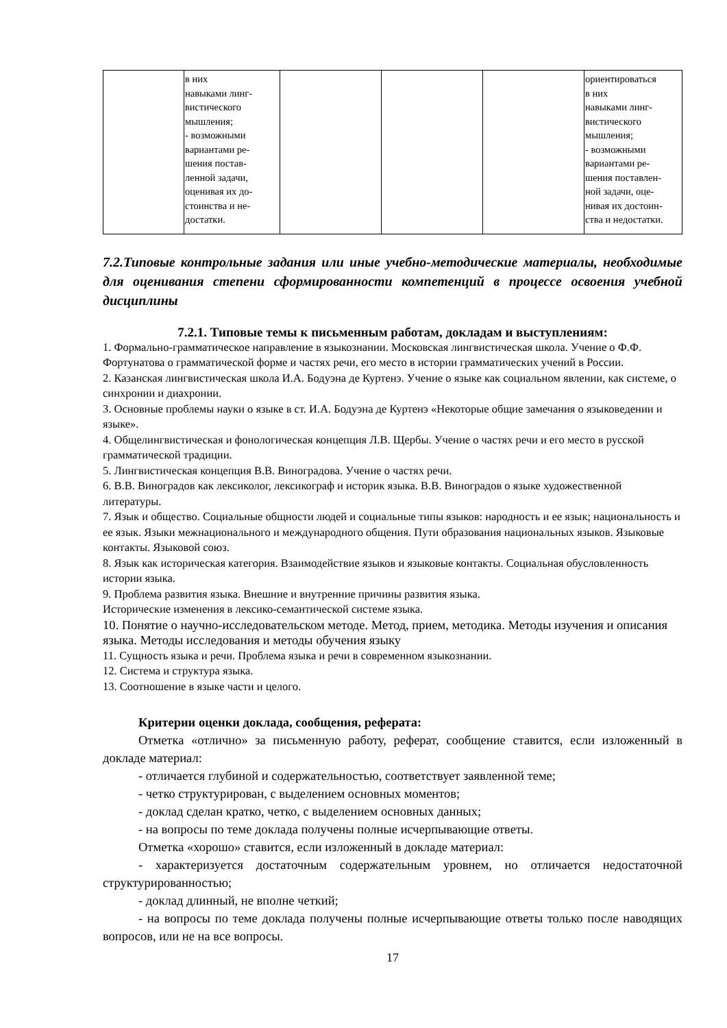| | в них навыками линг- вистического мышления; - возможными вариантами ре- шения постав- ленной задачи, оценивая их до- стоинства и не- достатки. | | | | ориентироваться в них навыками линг- вистического мышления; - возможными вариантами ре- шения поставлен- ной задачи, оце- нивая их достоин- ства и недостатки. |
7.2.Типовые контрольные задания или иные учебно-методические материалы, необходимые для оценивания степени сформированности компетенций в процессе освоения учебной дисциплины
7.2.1. Типовые темы к письменным работам, докладам и выступлениям:
1. Формально-грамматическое направление в языкознании. Московская лингвистическая школа. Учение о Ф.Ф. Фортунатова о грамматической форме и частях речи, его место в истории грамматических учений в России.
2. Казанская лингвистическая школа И.А. Бодуэна де Куртенэ. Учение о языке как социальном явлении, как системе, о синхронии и диахронии.
3. Основные проблемы науки о языке в ст. И.А. Бодуэна де Куртенэ «Некоторые общие замечания о языковедении и языке».
4. Общелингвистическая и фонологическая концепция Л.В. Щербы. Учение о частях речи и его место в русской грамматической традиции.
5. Лингвистическая концепция В.В. Виноградова. Учение о частях речи.
6. В.В. Виноградов как лексиколог, лексикограф и историк языка. В.В. Виноградов о языке художественной литературы.
7. Язык и общество. Социальные общности людей и социальные типы языков: народность и ее язык; национальность и ее язык. Языки межнационального и международного общения. Пути образования национальных языков. Языковые контакты. Языковой союз.
8. Язык как историческая категория. Взаимодействие языков и языковые контакты. Социальная обусловленность истории языка.
9. Проблема развития языка. Внешние и внутренние причины развития языка.
Исторические изменения в лексико-семантической системе языка.
10. Понятие о научно-исследовательском методе. Метод, прием, методика. Методы изучения и описания языка. Методы исследования и методы обучения языку
11. Сущность языка и речи. Проблема языка и речи в современном языкознании.
12. Система и структура языка.
13. Соотношение в языке части и целого.
Критерии оценки доклада, сообщения, реферата:
Отметка «отлично» за письменную работу, реферат, сообщение ставится, если изложенный в докладе материал:
- отличается глубиной и содержательностью, соответствует заявленной теме;
- четко структурирован, с выделением основных моментов;
- доклад сделан кратко, четко, с выделением основных данных;
- на вопросы по теме доклада получены полные исчерпывающие ответы.
Отметка «хорошо» ставится, если изложенный в докладе материал:
- характеризуется достаточным содержательным уровнем, но отличается недостаточной структурированностью;
- доклад длинный, не вполне четкий;
- на вопросы по теме доклада получены полные исчерпывающие ответы только после наводящих вопросов, или не на все вопросы.
17